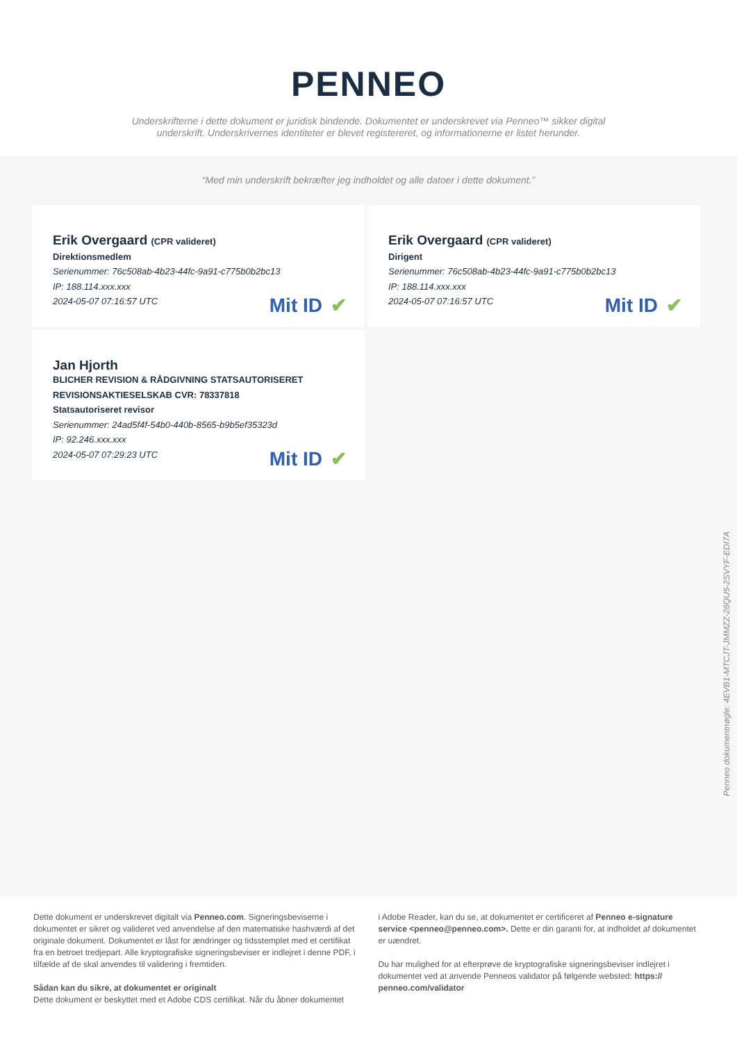PENNEO
Underskrifterne i dette dokument er juridisk bindende. Dokumentet er underskrevet via Penneo™ sikker digital underskrift. Underskrivernes identiteter er blevet registereret, og informationerne er listet herunder.
“Med min underskrift bekræfter jeg indholdet og alle datoer i dette dokument.”
Erik Overgaard (CPR valideret)
Direktionsmedlem
Serienummer: 76c508ab-4b23-44fc-9a91-c775b0b2bc13
IP: 188.114.xxx.xxx
2024-05-07 07:16:57 UTC
Mit ID ✔
Erik Overgaard (CPR valideret)
Dirigent
Serienummer: 76c508ab-4b23-44fc-9a91-c775b0b2bc13
IP: 188.114.xxx.xxx
2024-05-07 07:16:57 UTC
Mit ID ✔
Jan Hjorth
BLICHER REVISION & RÅDGIVNING STATSAUTORISERET REVISIONSAKTIESELSKAB CVR: 78337818
Statsautoriseret revisor
Serienummer: 24ad5f4f-54b0-440b-8565-b9b5ef35323d
IP: 92.246.xxx.xxx
2024-05-07 07:29:23 UTC
Mit ID ✔
Penneo dokumentnøgle: 4EVB1-MTCJT-JMMZZ-26QU5-2SVYF-EDI7A
Dette dokument er underskrevet digitalt via Penneo.com. Signeringsbeviserne i dokumentet er sikret og valideret ved anvendelse af den matematiske hashværdi af det originale dokument. Dokumentet er låst for ændringer og tidsstemplet med et certifikat fra en betroet tredjepart. Alle kryptografiske signeringsbeviser er indlejret i denne PDF, i tilfælde af de skal anvendes til validering i fremtiden.
Sådan kan du sikre, at dokumentet er originalt
Dette dokument er beskyttet med et Adobe CDS certifikat. Når du åbner dokumentet
i Adobe Reader, kan du se, at dokumentet er certificeret af Penneo e-signature service <penneo@penneo.com>. Dette er din garanti for, at indholdet af dokumentet er uændret.
Du har mulighed for at efterprøve de kryptografiske signeringsbeviser indlejret i dokumentet ved at anvende Penneos validator på følgende websted: https:// penneo.com/validator